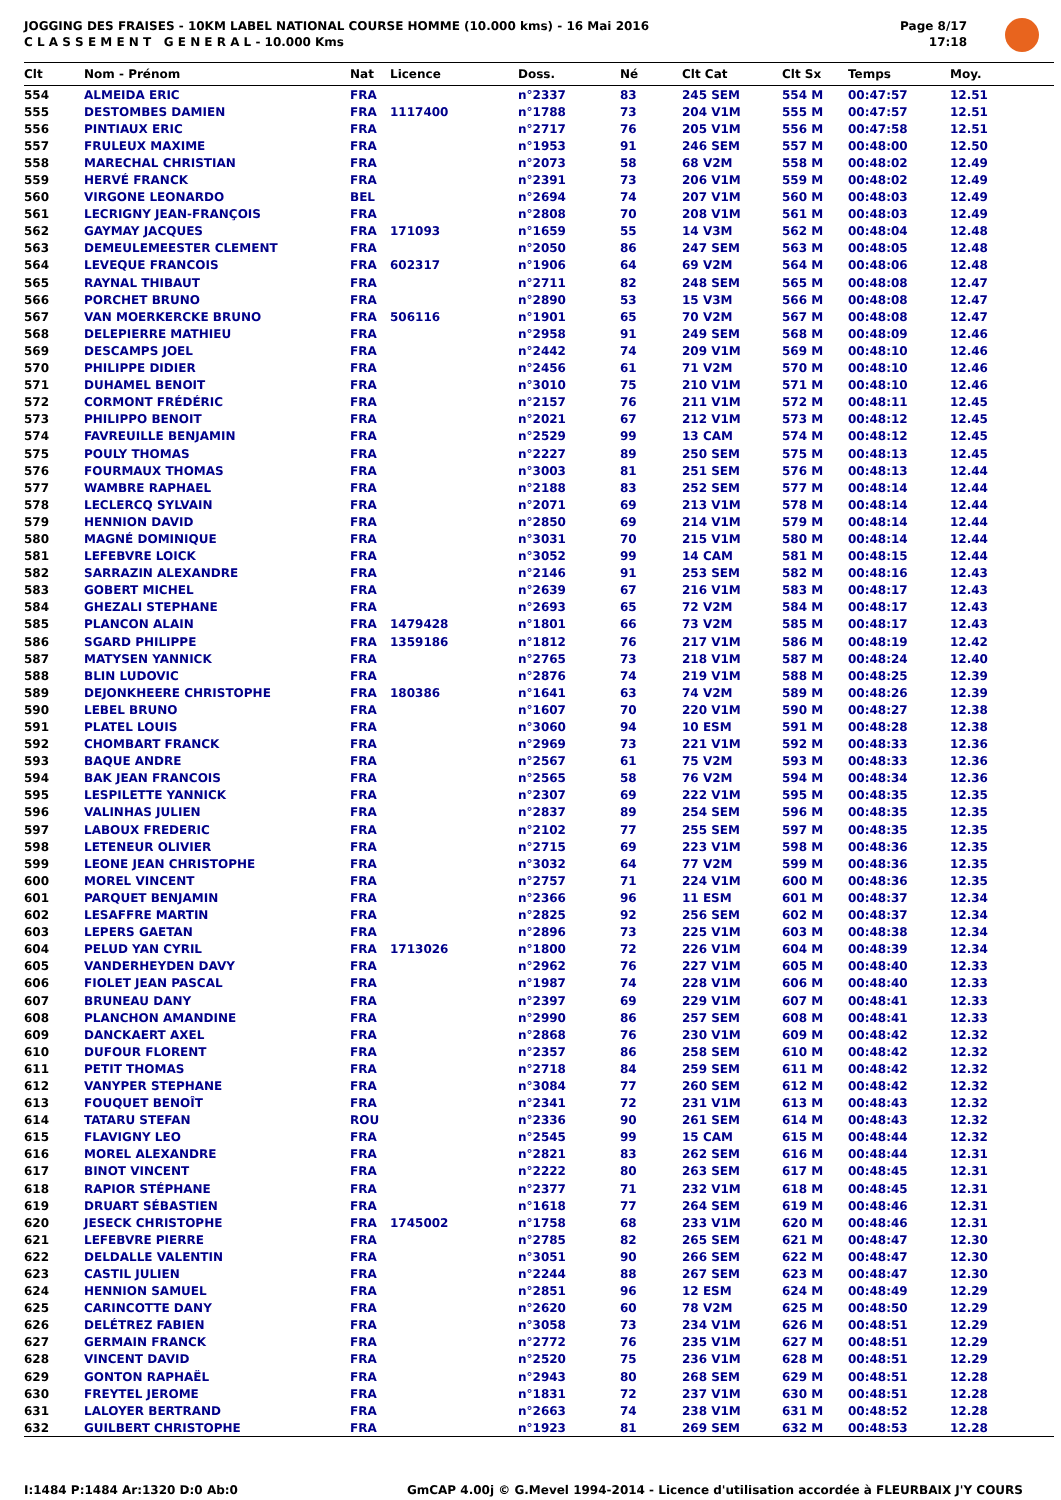JOGGING DES FRAISES - 10KM LABEL NATIONAL COURSE HOMME (10.000 kms) - 16 Mai 2016
C L A S S E M E N T G E N E R A L - 10.000 Kms
Page 8/17
17:18
| Clt | Nom - Prénom | Nat | Licence | Doss. | Né | Clt Cat | Clt Sx | Temps | Moy. |
| --- | --- | --- | --- | --- | --- | --- | --- | --- | --- |
| 554 | ALMEIDA ERIC | FRA | | n°2337 | 83 | 245 SEM | 554 M | 00:47:57 | 12.51 |
| 555 | DESTOMBES DAMIEN | FRA | 1117400 | n°1788 | 73 | 204 V1M | 555 M | 00:47:57 | 12.51 |
| 556 | PINTIAUX ERIC | FRA | | n°2717 | 76 | 205 V1M | 556 M | 00:47:58 | 12.51 |
| 557 | FRULEUX MAXIME | FRA | | n°1953 | 91 | 246 SEM | 557 M | 00:48:00 | 12.50 |
| 558 | MARECHAL CHRISTIAN | FRA | | n°2073 | 58 | 68 V2M | 558 M | 00:48:02 | 12.49 |
| 559 | HERVÉ FRANCK | FRA | | n°2391 | 73 | 206 V1M | 559 M | 00:48:02 | 12.49 |
| 560 | VIRGONE LEONARDO | BEL | | n°2694 | 74 | 207 V1M | 560 M | 00:48:03 | 12.49 |
| 561 | LECRIGNY JEAN-FRANÇOIS | FRA | | n°2808 | 70 | 208 V1M | 561 M | 00:48:03 | 12.49 |
| 562 | GAYMAY JACQUES | FRA | 171093 | n°1659 | 55 | 14 V3M | 562 M | 00:48:04 | 12.48 |
| 563 | DEMEULEMEESTER CLEMENT | FRA | | n°2050 | 86 | 247 SEM | 563 M | 00:48:05 | 12.48 |
| 564 | LEVEQUE FRANCOIS | FRA | 602317 | n°1906 | 64 | 69 V2M | 564 M | 00:48:06 | 12.48 |
| 565 | RAYNAL THIBAUT | FRA | | n°2711 | 82 | 248 SEM | 565 M | 00:48:08 | 12.47 |
| 566 | PORCHET BRUNO | FRA | | n°2890 | 53 | 15 V3M | 566 M | 00:48:08 | 12.47 |
| 567 | VAN MOERKERCKE BRUNO | FRA | 506116 | n°1901 | 65 | 70 V2M | 567 M | 00:48:08 | 12.47 |
| 568 | DELEPIERRE MATHIEU | FRA | | n°2958 | 91 | 249 SEM | 568 M | 00:48:09 | 12.46 |
| 569 | DESCAMPS JOEL | FRA | | n°2442 | 74 | 209 V1M | 569 M | 00:48:10 | 12.46 |
| 570 | PHILIPPE DIDIER | FRA | | n°2456 | 61 | 71 V2M | 570 M | 00:48:10 | 12.46 |
| 571 | DUHAMEL BENOIT | FRA | | n°3010 | 75 | 210 V1M | 571 M | 00:48:10 | 12.46 |
| 572 | CORMONT FRÉDÉRIC | FRA | | n°2157 | 76 | 211 V1M | 572 M | 00:48:11 | 12.45 |
| 573 | PHILIPPO BENOIT | FRA | | n°2021 | 67 | 212 V1M | 573 M | 00:48:12 | 12.45 |
| 574 | FAVREUILLE BENJAMIN | FRA | | n°2529 | 99 | 13 CAM | 574 M | 00:48:12 | 12.45 |
| 575 | POULY THOMAS | FRA | | n°2227 | 89 | 250 SEM | 575 M | 00:48:13 | 12.45 |
| 576 | FOURMAUX THOMAS | FRA | | n°3003 | 81 | 251 SEM | 576 M | 00:48:13 | 12.44 |
| 577 | WAMBRE RAPHAEL | FRA | | n°2188 | 83 | 252 SEM | 577 M | 00:48:14 | 12.44 |
| 578 | LECLERCQ SYLVAIN | FRA | | n°2071 | 69 | 213 V1M | 578 M | 00:48:14 | 12.44 |
| 579 | HENNION DAVID | FRA | | n°2850 | 69 | 214 V1M | 579 M | 00:48:14 | 12.44 |
| 580 | MAGNÉ DOMINIQUE | FRA | | n°3031 | 70 | 215 V1M | 580 M | 00:48:14 | 12.44 |
| 581 | LEFEBVRE LOICK | FRA | | n°3052 | 99 | 14 CAM | 581 M | 00:48:15 | 12.44 |
| 582 | SARRAZIN ALEXANDRE | FRA | | n°2146 | 91 | 253 SEM | 582 M | 00:48:16 | 12.43 |
| 583 | GOBERT MICHEL | FRA | | n°2639 | 67 | 216 V1M | 583 M | 00:48:17 | 12.43 |
| 584 | GHEZALI STEPHANE | FRA | | n°2693 | 65 | 72 V2M | 584 M | 00:48:17 | 12.43 |
| 585 | PLANCON ALAIN | FRA | 1479428 | n°1801 | 66 | 73 V2M | 585 M | 00:48:17 | 12.43 |
| 586 | SGARD PHILIPPE | FRA | 1359186 | n°1812 | 76 | 217 V1M | 586 M | 00:48:19 | 12.42 |
| 587 | MATYSEN YANNICK | FRA | | n°2765 | 73 | 218 V1M | 587 M | 00:48:24 | 12.40 |
| 588 | BLIN LUDOVIC | FRA | | n°2876 | 74 | 219 V1M | 588 M | 00:48:25 | 12.39 |
| 589 | DEJONKHEERE CHRISTOPHE | FRA | 180386 | n°1641 | 63 | 74 V2M | 589 M | 00:48:26 | 12.39 |
| 590 | LEBEL BRUNO | FRA | | n°1607 | 70 | 220 V1M | 590 M | 00:48:27 | 12.38 |
| 591 | PLATEL LOUIS | FRA | | n°3060 | 94 | 10 ESM | 591 M | 00:48:28 | 12.38 |
| 592 | CHOMBART FRANCK | FRA | | n°2969 | 73 | 221 V1M | 592 M | 00:48:33 | 12.36 |
| 593 | BAQUE ANDRE | FRA | | n°2567 | 61 | 75 V2M | 593 M | 00:48:33 | 12.36 |
| 594 | BAK JEAN FRANCOIS | FRA | | n°2565 | 58 | 76 V2M | 594 M | 00:48:34 | 12.36 |
| 595 | LESPILETTE YANNICK | FRA | | n°2307 | 69 | 222 V1M | 595 M | 00:48:35 | 12.35 |
| 596 | VALINHAS JULIEN | FRA | | n°2837 | 89 | 254 SEM | 596 M | 00:48:35 | 12.35 |
| 597 | LABOUX FREDERIC | FRA | | n°2102 | 77 | 255 SEM | 597 M | 00:48:35 | 12.35 |
| 598 | LETENEUR OLIVIER | FRA | | n°2715 | 69 | 223 V1M | 598 M | 00:48:36 | 12.35 |
| 599 | LEONE JEAN CHRISTOPHE | FRA | | n°3032 | 64 | 77 V2M | 599 M | 00:48:36 | 12.35 |
| 600 | MOREL VINCENT | FRA | | n°2757 | 71 | 224 V1M | 600 M | 00:48:36 | 12.35 |
| 601 | PARQUET BENJAMIN | FRA | | n°2366 | 96 | 11 ESM | 601 M | 00:48:37 | 12.34 |
| 602 | LESAFFRE MARTIN | FRA | | n°2825 | 92 | 256 SEM | 602 M | 00:48:37 | 12.34 |
| 603 | LEPERS GAETAN | FRA | | n°2896 | 73 | 225 V1M | 603 M | 00:48:38 | 12.34 |
| 604 | PELUD YAN CYRIL | FRA | 1713026 | n°1800 | 72 | 226 V1M | 604 M | 00:48:39 | 12.34 |
| 605 | VANDERHEYDEN DAVY | FRA | | n°2962 | 76 | 227 V1M | 605 M | 00:48:40 | 12.33 |
| 606 | FIOLET JEAN PASCAL | FRA | | n°1987 | 74 | 228 V1M | 606 M | 00:48:40 | 12.33 |
| 607 | BRUNEAU DANY | FRA | | n°2397 | 69 | 229 V1M | 607 M | 00:48:41 | 12.33 |
| 608 | PLANCHON AMANDINE | FRA | | n°2990 | 86 | 257 SEM | 608 M | 00:48:41 | 12.33 |
| 609 | DANCKAERT AXEL | FRA | | n°2868 | 76 | 230 V1M | 609 M | 00:48:42 | 12.32 |
| 610 | DUFOUR FLORENT | FRA | | n°2357 | 86 | 258 SEM | 610 M | 00:48:42 | 12.32 |
| 611 | PETIT THOMAS | FRA | | n°2718 | 84 | 259 SEM | 611 M | 00:48:42 | 12.32 |
| 612 | VANYPER STEPHANE | FRA | | n°3084 | 77 | 260 SEM | 612 M | 00:48:42 | 12.32 |
| 613 | FOUQUET BENOÎT | FRA | | n°2341 | 72 | 231 V1M | 613 M | 00:48:43 | 12.32 |
| 614 | TATARU STEFAN | ROU | | n°2336 | 90 | 261 SEM | 614 M | 00:48:43 | 12.32 |
| 615 | FLAVIGNY LEO | FRA | | n°2545 | 99 | 15 CAM | 615 M | 00:48:44 | 12.32 |
| 616 | MOREL ALEXANDRE | FRA | | n°2821 | 83 | 262 SEM | 616 M | 00:48:44 | 12.31 |
| 617 | BINOT VINCENT | FRA | | n°2222 | 80 | 263 SEM | 617 M | 00:48:45 | 12.31 |
| 618 | RAPIOR STÉPHANE | FRA | | n°2377 | 71 | 232 V1M | 618 M | 00:48:45 | 12.31 |
| 619 | DRUART SÉBASTIEN | FRA | | n°1618 | 77 | 264 SEM | 619 M | 00:48:46 | 12.31 |
| 620 | JESECK CHRISTOPHE | FRA | 1745002 | n°1758 | 68 | 233 V1M | 620 M | 00:48:46 | 12.31 |
| 621 | LEFEBVRE PIERRE | FRA | | n°2785 | 82 | 265 SEM | 621 M | 00:48:47 | 12.30 |
| 622 | DELDALLE VALENTIN | FRA | | n°3051 | 90 | 266 SEM | 622 M | 00:48:47 | 12.30 |
| 623 | CASTIL JULIEN | FRA | | n°2244 | 88 | 267 SEM | 623 M | 00:48:47 | 12.30 |
| 624 | HENNION SAMUEL | FRA | | n°2851 | 96 | 12 ESM | 624 M | 00:48:49 | 12.29 |
| 625 | CARINCOTTE DANY | FRA | | n°2620 | 60 | 78 V2M | 625 M | 00:48:50 | 12.29 |
| 626 | DELÉTREZ FABIEN | FRA | | n°3058 | 73 | 234 V1M | 626 M | 00:48:51 | 12.29 |
| 627 | GERMAIN FRANCK | FRA | | n°2772 | 76 | 235 V1M | 627 M | 00:48:51 | 12.29 |
| 628 | VINCENT DAVID | FRA | | n°2520 | 75 | 236 V1M | 628 M | 00:48:51 | 12.29 |
| 629 | GONTON RAPHAËL | FRA | | n°2943 | 80 | 268 SEM | 629 M | 00:48:51 | 12.28 |
| 630 | FREYTEL JEROME | FRA | | n°1831 | 72 | 237 V1M | 630 M | 00:48:51 | 12.28 |
| 631 | LALOYER BERTRAND | FRA | | n°2663 | 74 | 238 V1M | 631 M | 00:48:52 | 12.28 |
| 632 | GUILBERT CHRISTOPHE | FRA | | n°1923 | 81 | 269 SEM | 632 M | 00:48:53 | 12.28 |
I:1484 P:1484 Ar:1320 D:0 Ab:0 GmCAP 4.00j © G.Mevel 1994-2014 - Licence d'utilisation accordée à FLEURBAIX J'Y COURS